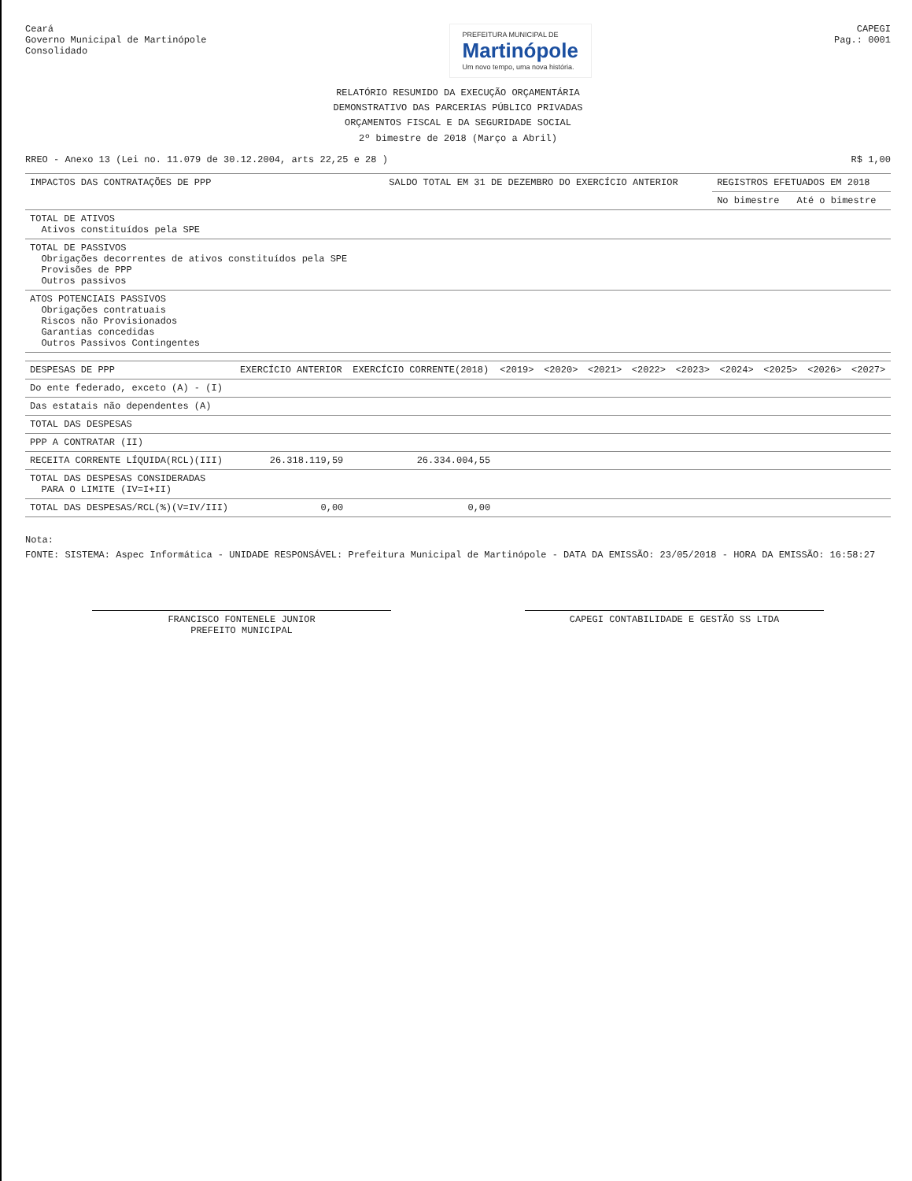Ceará
Governo Municipal de Martinópole
Consolidado
PREFEITURA MUNICIPAL DE
Martinópole
Um novo tempo, uma nova história.
CAPEGI
Pag.: 0001
RELATÓRIO RESUMIDO DA EXECUÇÃO ORÇAMENTÁRIA
DEMONSTRATIVO DAS PARCERIAS PÚBLICO PRIVADAS
ORÇAMENTOS FISCAL E DA SEGURIDADE SOCIAL
2º bimestre de 2018 (Março a Abril)
RREO - Anexo 13 (Lei no. 11.079 de 30.12.2004, arts 22,25 e 28 ) R$ 1,00
| IMPACTOS DAS CONTRATAÇÕES DE PPP | SALDO TOTAL EM 31 DE DEZEMBRO DO EXERCÍCIO ANTERIOR | REGISTROS EFETUADOS EM 2018 | |
| --- | --- | --- | --- |
| | | No bimestre | Até o bimestre |
| TOTAL DE ATIVOS Ativos constituídos pela SPE | | | |
| TOTAL DE PASSIVOS Obrigações decorrentes de ativos constituídos pela SPE Provisões de PPP Outros passivos | | | |
| ATOS POTENCIAIS PASSIVOS Obrigações contratuais Riscos não Provisionados Garantias concedidas Outros Passivos Contingentes | | | |
| DESPESAS DE PPP | EXERCÍCIO ANTERIOR | EXERCÍCIO CORRENTE(2018) | <2019> | <2020> | <2021> | <2022> | <2023> | <2024> | <2025> | <2026> | <2027> |
| --- | --- | --- | --- | --- | --- | --- | --- | --- | --- | --- | --- |
| Do ente federado, exceto (A) - (I) | | | | | | | | | | | |
| Das estatais não dependentes (A) | | | | | | | | | | | |
| TOTAL DAS DESPESAS | | | | | | | | | | | |
| PPP A CONTRATAR (II) | | | | | | | | | | | |
| RECEITA CORRENTE LÍQUIDA(RCL)(III) | 26.318.119,59 | 26.334.004,55 | | | | | | | | | |
| TOTAL DAS DESPESAS CONSIDERADAS PARA O LIMITE (IV=I+II) | | | | | | | | | | | |
| TOTAL DAS DESPESAS/RCL(%)(V=IV/III) | 0,00 | 0,00 | | | | | | | | | |
Nota:
FONTE: SISTEMA: Aspec Informática - UNIDADE RESPONSÁVEL: Prefeitura Municipal de Martinópole - DATA DA EMISSÃO: 23/05/2018 - HORA DA EMISSÃO: 16:58:27
FRANCISCO FONTENELE JUNIOR
PREFEITO MUNICIPAL
CAPEGI CONTABILIDADE E GESTÃO SS LTDA